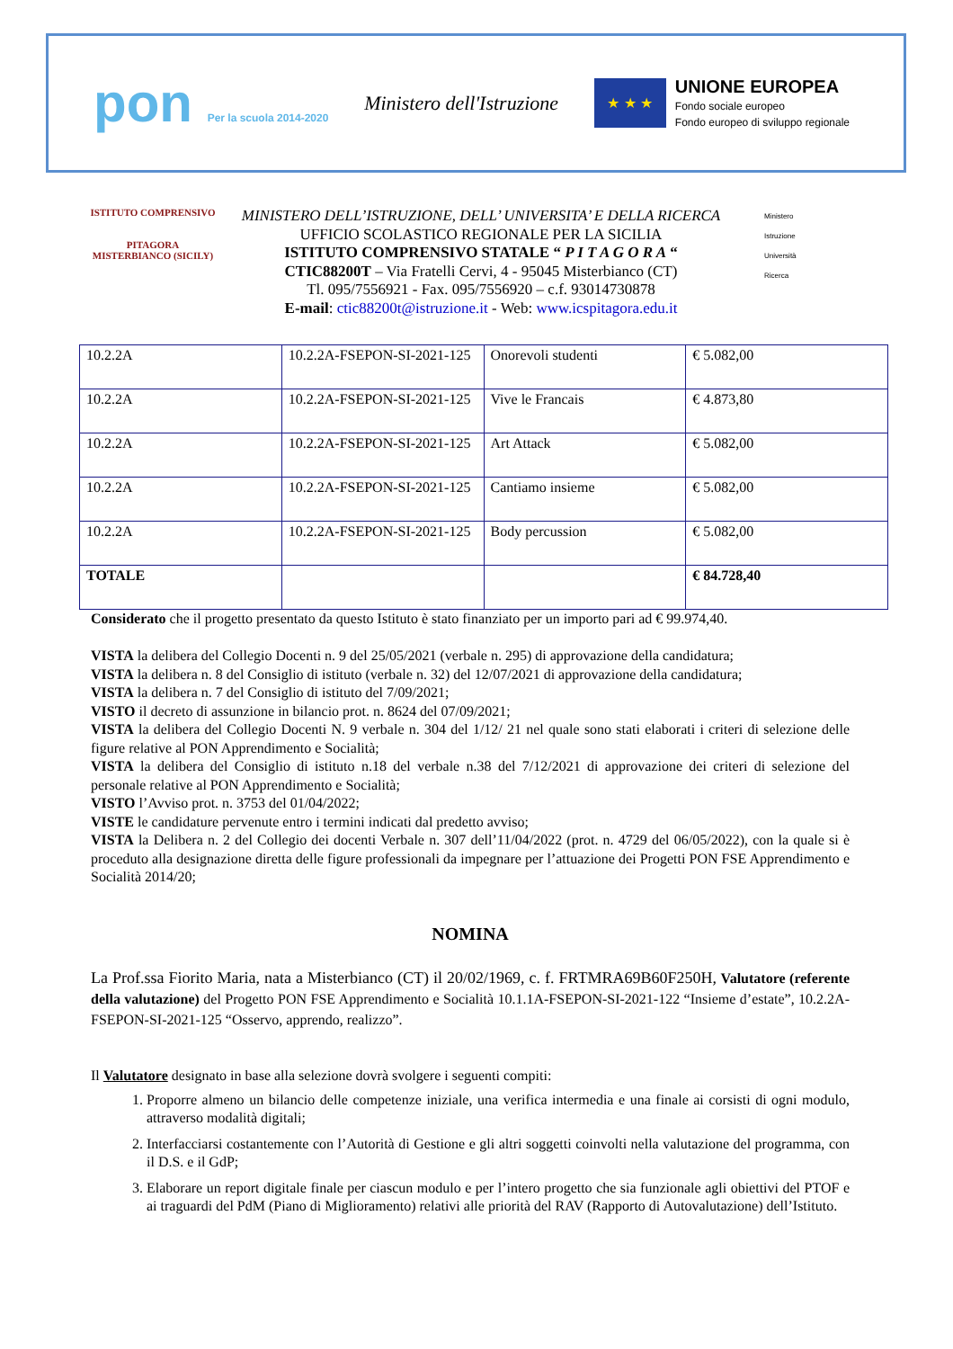pon Per la scuola 2014-2020
Ministero dell'Istruzione
★ ★ ★
UNIONE EUROPEA
Fondo sociale europeo
Fondo europeo di sviluppo regionale
ISTITUTO COMPRENSIVO
PITAGORA
MISTERBIANCO (SICILY)
MINISTERO DELL’ISTRUZIONE, DELL’ UNIVERSITA’ E DELLA RICERCA
UFFICIO SCOLASTICO REGIONALE PER LA SICILIA
ISTITUTO COMPRENSIVO STATALE “ P I T A G O R A “
CTIC88200T – Via Fratelli Cervi, 4 - 95045 Misterbianco (CT)
Tl. 095/7556921 - Fax. 095/7556920 – c.f. 93014730878
E-mail: ctic88200t@istruzione.it - Web: www.icspitagora.edu.it
Ministero
Istruzione
Università
Ricerca
| 10.2.2A | 10.2.2A-FSEPON-SI-2021-125 | Onorevoli studenti | € 5.082,00 |
| 10.2.2A | 10.2.2A-FSEPON-SI-2021-125 | Vive le Francais | € 4.873,80 |
| 10.2.2A | 10.2.2A-FSEPON-SI-2021-125 | Art Attack | € 5.082,00 |
| 10.2.2A | 10.2.2A-FSEPON-SI-2021-125 | Cantiamo insieme | € 5.082,00 |
| 10.2.2A | 10.2.2A-FSEPON-SI-2021-125 | Body percussion | € 5.082,00 |
| TOTALE | | | € 84.728,40 |
Considerato che il progetto presentato da questo Istituto è stato finanziato per un importo pari ad € 99.974,40.
VISTA la delibera del Collegio Docenti n. 9 del 25/05/2021 (verbale n. 295) di approvazione della candidatura;
VISTA la delibera n. 8 del Consiglio di istituto (verbale n. 32) del 12/07/2021 di approvazione della candidatura;
VISTA la delibera n. 7 del Consiglio di istituto del 7/09/2021;
VISTO il decreto di assunzione in bilancio prot. n. 8624 del 07/09/2021;
VISTA la delibera del Collegio Docenti N. 9 verbale n. 304 del 1/12/ 21 nel quale sono stati elaborati i criteri di selezione delle figure relative al PON Apprendimento e Socialità;
VISTA la delibera del Consiglio di istituto n.18 del verbale n.38 del 7/12/2021 di approvazione dei criteri di selezione del personale relative al PON Apprendimento e Socialità;
VISTO l’Avviso prot. n. 3753 del 01/04/2022;
VISTE le candidature pervenute entro i termini indicati dal predetto avviso;
VISTA la Delibera n. 2 del Collegio dei docenti Verbale n. 307 dell’11/04/2022 (prot. n. 4729 del 06/05/2022), con la quale si è proceduto alla designazione diretta delle figure professionali da impegnare per l’attuazione dei Progetti PON FSE Apprendimento e Socialità 2014/20;
NOMINA
La Prof.ssa Fiorito Maria, nata a Misterbianco (CT) il 20/02/1969, c. f. FRTMRA69B60F250H, Valutatore (referente della valutazione) del Progetto PON FSE Apprendimento e Socialità 10.1.1A-FSEPON-SI-2021-122 “Insieme d’estate”, 10.2.2A-FSEPON-SI-2021-125 “Osservo, apprendo, realizzo”.
Il Valutatore designato in base alla selezione dovrà svolgere i seguenti compiti:
1. Proporre almeno un bilancio delle competenze iniziale, una verifica intermedia e una finale ai corsisti di ogni modulo, attraverso modalità digitali;
2. Interfacciarsi costantemente con l’Autorità di Gestione e gli altri soggetti coinvolti nella valutazione del programma, con il D.S. e il GdP;
3. Elaborare un report digitale finale per ciascun modulo e per l’intero progetto che sia funzionale agli obiettivi del PTOF e ai traguardi del PdM (Piano di Miglioramento) relativi alle priorità del RAV (Rapporto di Autovalutazione) dell’Istituto.